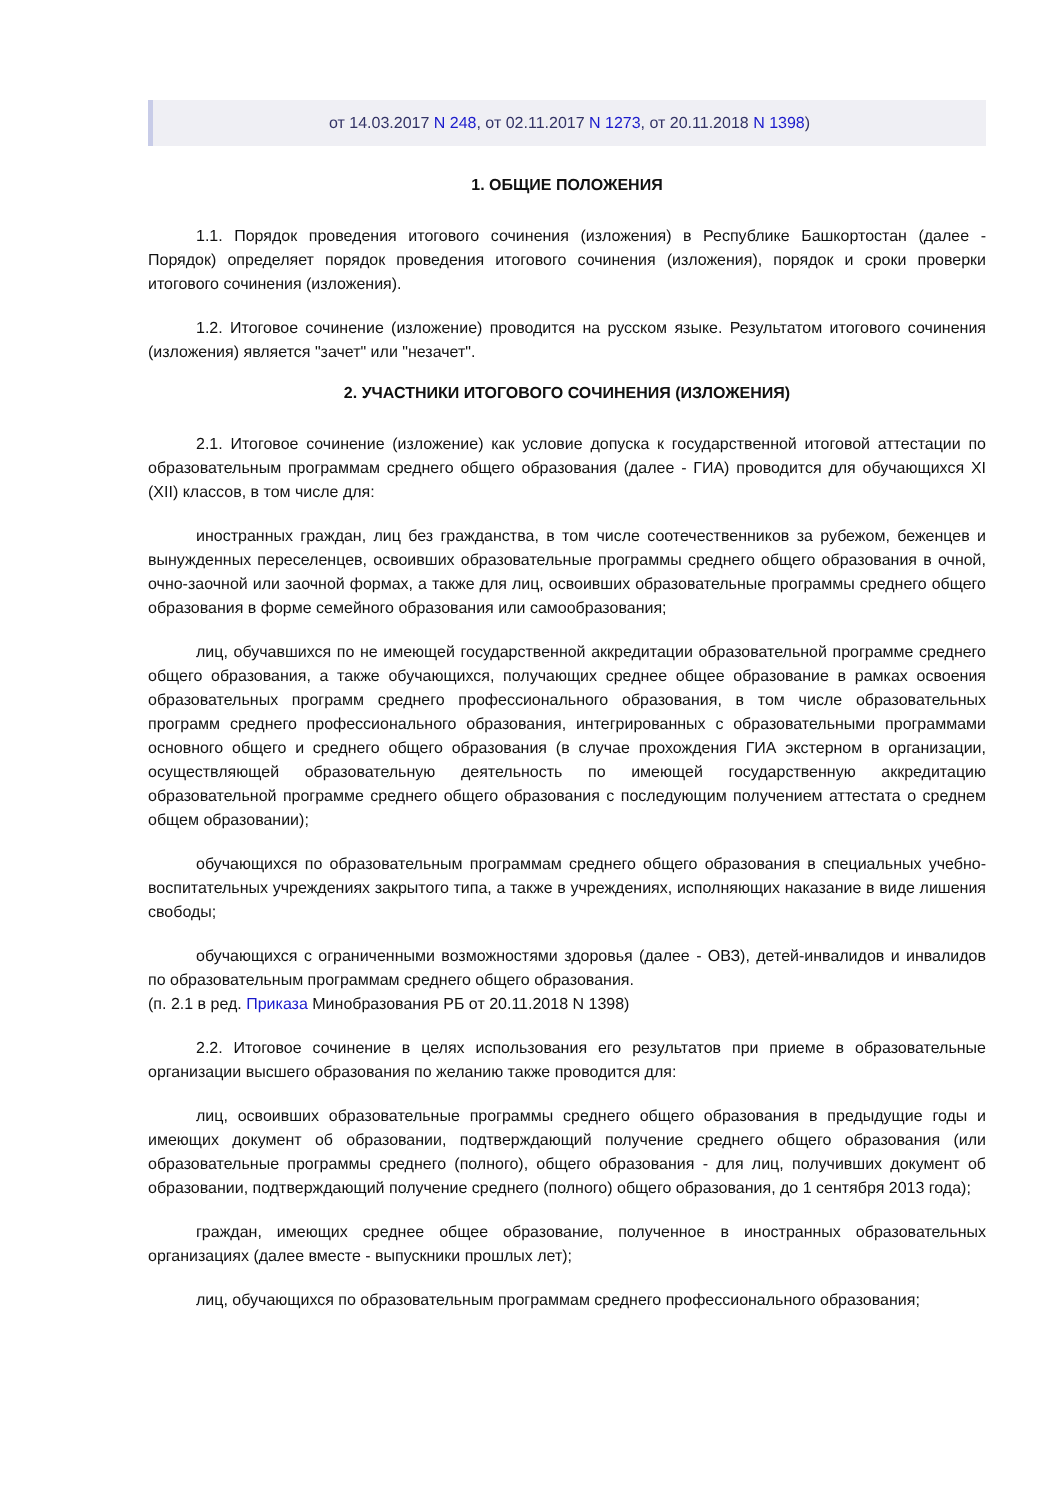от 14.03.2017 N 248, от 02.11.2017 N 1273, от 20.11.2018 N 1398)
1. ОБЩИЕ ПОЛОЖЕНИЯ
1.1. Порядок проведения итогового сочинения (изложения) в Республике Башкортостан (далее - Порядок) определяет порядок проведения итогового сочинения (изложения), порядок и сроки проверки итогового сочинения (изложения).
1.2. Итоговое сочинение (изложение) проводится на русском языке. Результатом итогового сочинения (изложения) является "зачет" или "незачет".
2. УЧАСТНИКИ ИТОГОВОГО СОЧИНЕНИЯ (ИЗЛОЖЕНИЯ)
2.1. Итоговое сочинение (изложение) как условие допуска к государственной итоговой аттестации по образовательным программам среднего общего образования (далее - ГИА) проводится для обучающихся XI (XII) классов, в том числе для:
иностранных граждан, лиц без гражданства, в том числе соотечественников за рубежом, беженцев и вынужденных переселенцев, освоивших образовательные программы среднего общего образования в очной, очно-заочной или заочной формах, а также для лиц, освоивших образовательные программы среднего общего образования в форме семейного образования или самообразования;
лиц, обучавшихся по не имеющей государственной аккредитации образовательной программе среднего общего образования, а также обучающихся, получающих среднее общее образование в рамках освоения образовательных программ среднего профессионального образования, в том числе образовательных программ среднего профессионального образования, интегрированных с образовательными программами основного общего и среднего общего образования (в случае прохождения ГИА экстерном в организации, осуществляющей образовательную деятельность по имеющей государственную аккредитацию образовательной программе среднего общего образования с последующим получением аттестата о среднем общем образовании);
обучающихся по образовательным программам среднего общего образования в специальных учебно-воспитательных учреждениях закрытого типа, а также в учреждениях, исполняющих наказание в виде лишения свободы;
обучающихся с ограниченными возможностями здоровья (далее - ОВЗ), детей-инвалидов и инвалидов по образовательным программам среднего общего образования.
(п. 2.1 в ред. Приказа Минобразования РБ от 20.11.2018 N 1398)
2.2. Итоговое сочинение в целях использования его результатов при приеме в образовательные организации высшего образования по желанию также проводится для:
лиц, освоивших образовательные программы среднего общего образования в предыдущие годы и имеющих документ об образовании, подтверждающий получение среднего общего образования (или образовательные программы среднего (полного), общего образования - для лиц, получивших документ об образовании, подтверждающий получение среднего (полного) общего образования, до 1 сентября 2013 года);
граждан, имеющих среднее общее образование, полученное в иностранных образовательных организациях (далее вместе - выпускники прошлых лет);
лиц, обучающихся по образовательным программам среднего профессионального образования;